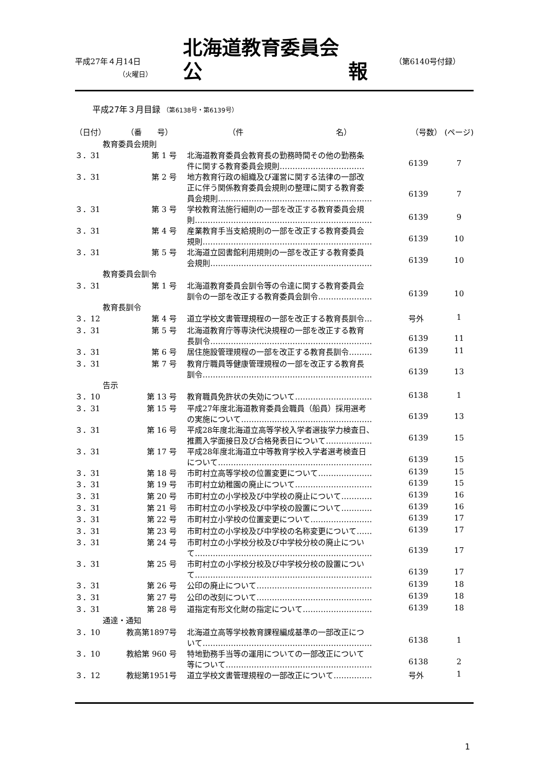平成27年４月14日
（火曜日）
北海道教育委員会
公 報
（第6140号付録）
平成27年３月目録 （第6138号・第6139号）
| （日付） | （番 号） | （件 名） | （号数） | (ページ) |
| --- | --- | --- | --- | --- |
| 教育委員会規則 | | | | |
| ３．31 | 第 1 号 | 北海道教育委員会教育長の勤務時間その他の勤務条 件に関する教育委員会規則…………………………… | 6139 | 7 |
| ３．31 | 第 2 号 | 地方教育行政の組織及び運営に関する法律の一部改 正に伴う関係教育委員会規則の整理に関する教育委 員会規則…………………………………………………… | 6139 | 7 |
| ３．31 | 第 3 号 | 学校教育法施行細則の一部を改正する教育委員会規 則…………………………………………………………… | 6139 | 9 |
| ３．31 | 第 4 号 | 産業教育手当支給規則の一部を改正する教育委員会 規則………………………………………………………… | 6139 | 10 |
| ３．31 | 第 5 号 | 北海道立図書館利用規則の一部を改正する教育委員 会規則……………………………………………………… | 6139 | 10 |
| 教育委員会訓令 | | | | |
| ３．31 | 第 1 号 | 北海道教育委員会訓令等の令達に関する教育委員会 訓令の一部を改正する教育委員会訓令………………… | 6139 | 10 |
| 教育長訓令 | | | | |
| ３．12 | 第 4 号 | 道立学校文書管理規程の一部を改正する教育長訓令… | 号外 | 1 |
| ３．31 | 第 5 号 | 北海道教育庁等専決代決規程の一部を改正する教育 長訓令……………………………………………………… | 6139 | 11 |
| ３．31 | 第 6 号 | 居住施設管理規程の一部を改正する教育長訓令……… | 6139 | 11 |
| ３．31 | 第 7 号 | 教育庁職員等健康管理規程の一部を改正する教育長 訓令………………………………………………………… | 6139 | 13 |
| 告示 | | | | |
| ３．10 | 第 13 号 | 教育職員免許状の失効について………………………… | 6138 | 1 |
| ３．31 | 第 15 号 | 平成27年度北海道教育委員会職員（船員）採用選考 の実施について…………………………………………… | 6139 | 13 |
| ３．31 | 第 16 号 | 平成28年度北海道立高等学校入学者選抜学力検査日、 推薦入学面接日及び合格発表日について……………… | 6139 | 15 |
| ３．31 | 第 17 号 | 平成28年度北海道立中等教育学校入学者選考検査日 について…………………………………………………… | 6139 | 15 |
| ３．31 | 第 18 号 | 市町村立高等学校の位置変更について………………… | 6139 | 15 |
| ３．31 | 第 19 号 | 市町村立幼稚園の廃止について………………………… | 6139 | 15 |
| ３．31 | 第 20 号 | 市町村立の小学校及び中学校の廃止について………… | 6139 | 16 |
| ３．31 | 第 21 号 | 市町村立の小学校及び中学校の設置について………… | 6139 | 16 |
| ３．31 | 第 22 号 | 市町村立小学校の位置変更について…………………… | 6139 | 17 |
| ３．31 | 第 23 号 | 市町村立の小学校及び中学校の名称変更について…… | 6139 | 17 |
| ３．31 | 第 24 号 | 市町村立の小学校分校及び中学校分校の廃止につい て…………………………………………………………… | 6139 | 17 |
| ３．31 | 第 25 号 | 市町村立の小学校分校及び中学校分校の設置につい て…………………………………………………………… | 6139 | 17 |
| ３．31 | 第 26 号 | 公印の廃止について……………………………………… | 6139 | 18 |
| ３．31 | 第 27 号 | 公印の改刻について……………………………………… | 6139 | 18 |
| ３．31 | 第 28 号 | 道指定有形文化財の指定について……………………… | 6139 | 18 |
| 通達・通知 | | | | |
| ３．10 | 教高第1897号 | 北海道立高等学校教育課程編成基準の一部改正につ いて………………………………………………………… | 6138 | 1 |
| ３．10 | 教給第 960 号 | 特地勤務手当等の運用についての一部改正について 等について………………………………………………… | 6138 | 2 |
| ３．12 | 教総第1951号 | 道立学校文書管理規程の一部改正について…………… | 号外 | 1 |
1